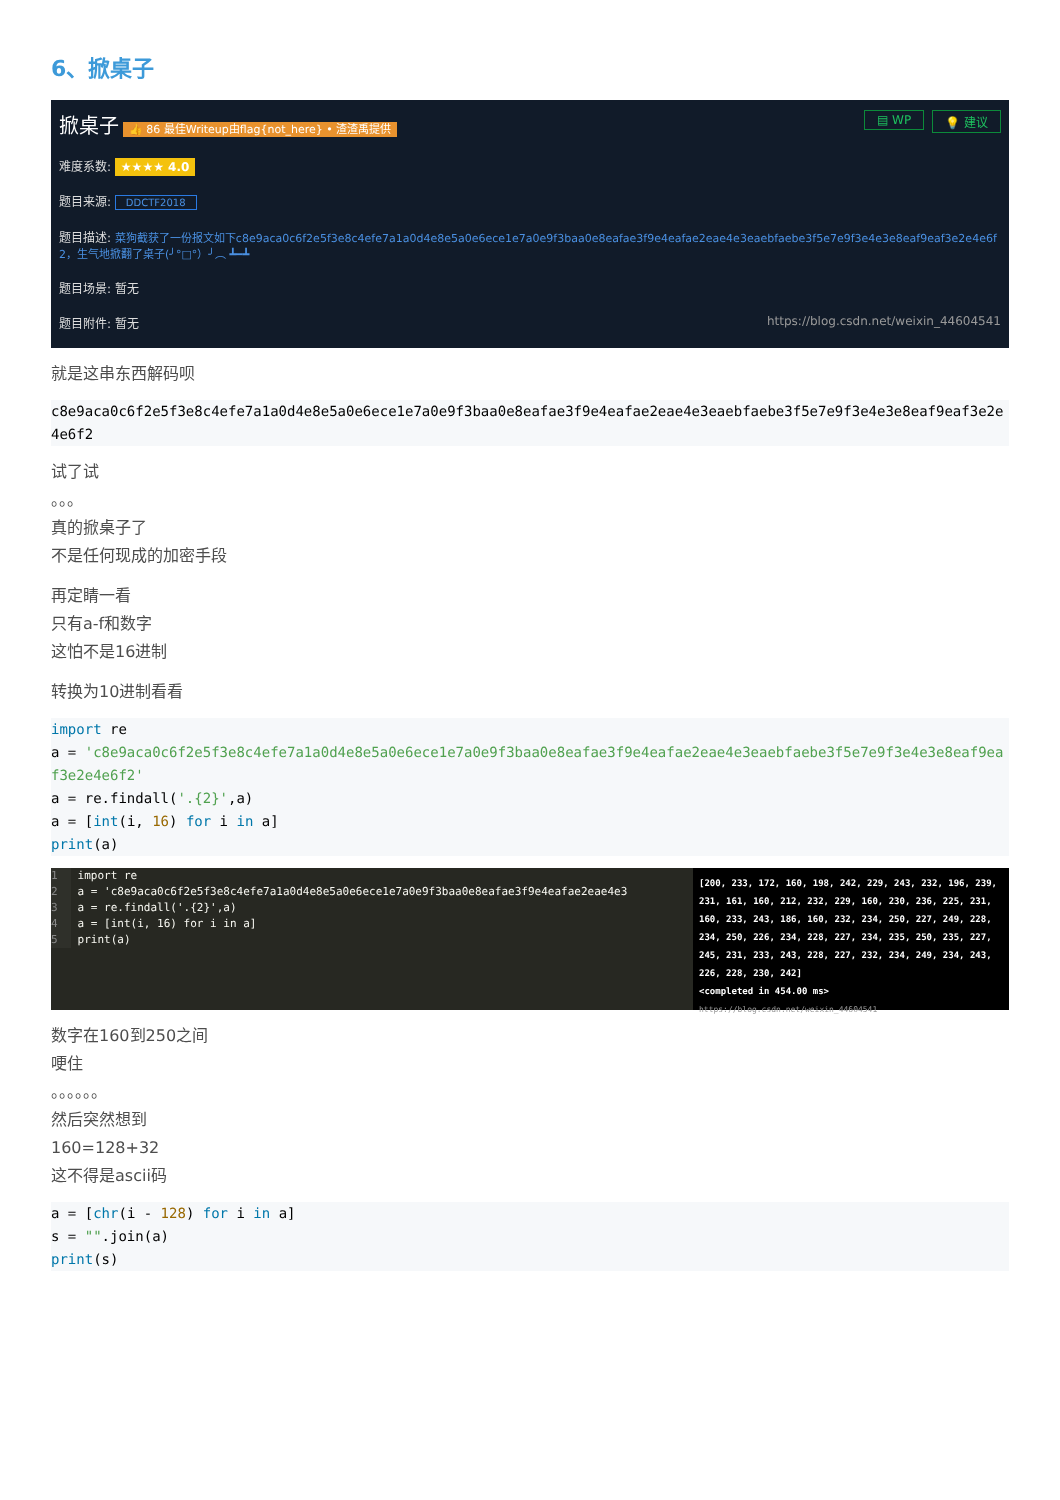6、掀桌子
💡 建议 ▤ WP 掀桌子 👍 86 最佳Writeup由flag{not_here} • 渣渣禹提供
难度系数: ★★★★ 4.0
题目来源: DDCTF2018
题目描述: 菜狗截获了一份报文如下c8e9aca0c6f2e5f3e8c4efe7a1a0d4e8e5a0e6ece1e7a0e9f3baa0e8eafae3f9e4eafae2eae4e3eaebfaebe3f5e7e9f3e4e3e8eaf9eaf3e2e4e6f2，生气地掀翻了桌子(╯°□°）╯︵ ┻━┻
题目场景: 暂无
题目附件: 暂无 https://blog.csdn.net/weixin_44604541
就是这串东西解码呗
c8e9aca0c6f2e5f3e8c4efe7a1a0d4e8e5a0e6ece1e7a0e9f3baa0e8eafae3f9e4eafae2eae4e3eaebfaebe3f5e7e9f3e4e3e8eaf9eaf3e2e4e6f2
试了试
。。。
真的掀桌子了
不是任何现成的加密手段
再定睛一看
只有a-f和数字
这怕不是16进制
转换为10进制看看
import re
a = 'c8e9aca0c6f2e5f3e8c4efe7a1a0d4e8e5a0e6ece1e7a0e9f3baa0e8eafae3f9e4eafae2eae4e3eaebfaebe3f5e7e9f3e4e3e8eaf9eaf3e2e4e6f2'
a = re.findall('.{2}',a)
a = [int(i, 16) for i in a]
print(a)
1 import re 2 a = 'c8e9aca0c6f2e5f3e8c4efe7a1a0d4e8e5a0e6ece1e7a0e9f3baa0e8eafae3f9e4eafae2eae4e3 3 a = re.findall('.{2}',a) 4 a = [int(i, 16) for i in a] 5 print(a)
[200, 233, 172, 160, 198, 242, 229, 243, 232, 196, 239, 231, 161, 160, 212, 232, 229, 160, 230, 236, 225, 231, 160, 233, 243, 186, 160, 232, 234, 250, 227, 249, 228, 234, 250, 226, 234, 228, 227, 234, 235, 250, 235, 227, 245, 231, 233, 243, 228, 227, 232, 234, 249, 234, 243, 226, 228, 230, 242]
<completed in 454.00 ms>
https://blog.csdn.net/weixin_44604541
数字在160到250之间
哽住
。。。。。。
然后突然想到
160=128+32
这不得是ascii码
a = [chr(i - 128) for i in a]
s = "".join(a)
print(s)